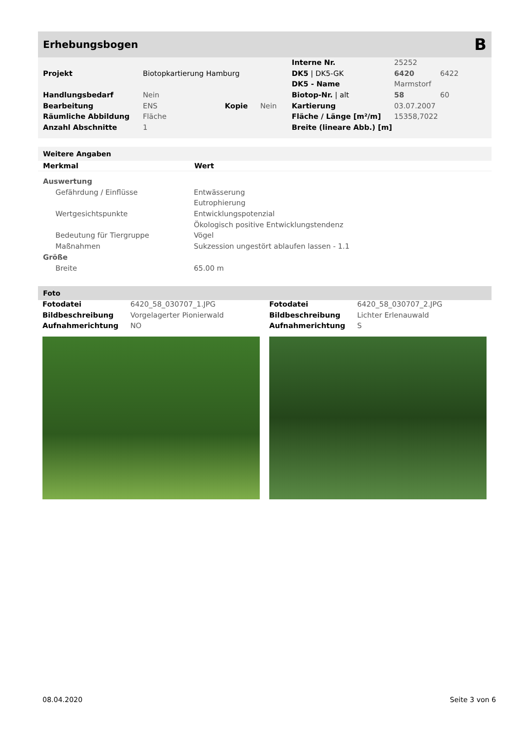Erhebungsbogen
B
| | | | | Interne Nr. | 25252 | |
| Projekt | Biotopkartierung Hamburg | | | DK5 / DK5-GK | 6420 | 6422 |
| | | | | DK5 - Name | Marmstorf | |
| Handlungsbedarf | Nein | | | Biotop-Nr. / alt | 58 | 60 |
| Bearbeitung | ENS | Kopie | Nein | Kartierung | 03.07.2007 | |
| Räumliche Abbildung | Fläche | | | Fläche / Länge [m²/m] | 15358,7022 | |
| Anzahl Abschnitte | 1 | | | Breite (lineare Abb.) [m] | | |
Weitere Angaben
| Merkmal | Wert |
| --- | --- |
| Auswertung | |
| Gefährdung / Einflüsse | Entwässerung |
| | Eutrophierung |
| Wertgesichtspunkte | Entwicklungspotenzial |
| | Ökologisch positive Entwicklungstendenz |
| Bedeutung für Tiergruppe | Vögel |
| Maßnahmen | Sukzession ungestört ablaufen lassen - 1.1 |
| Größe | |
| Breite | 65.00 m |
Foto
| Fotodatei | 6420_58_030707_1.JPG |
| Bildbeschreibung | Vorgelagerter Pionierwald |
| Aufnahmerichtung | NO |
| Fotodatei | 6420_58_030707_2.JPG |
| Bildbeschreibung | Lichter Erlenauwald |
| Aufnahmerichtung | S |
08.04.2020 Seite 3 von 6